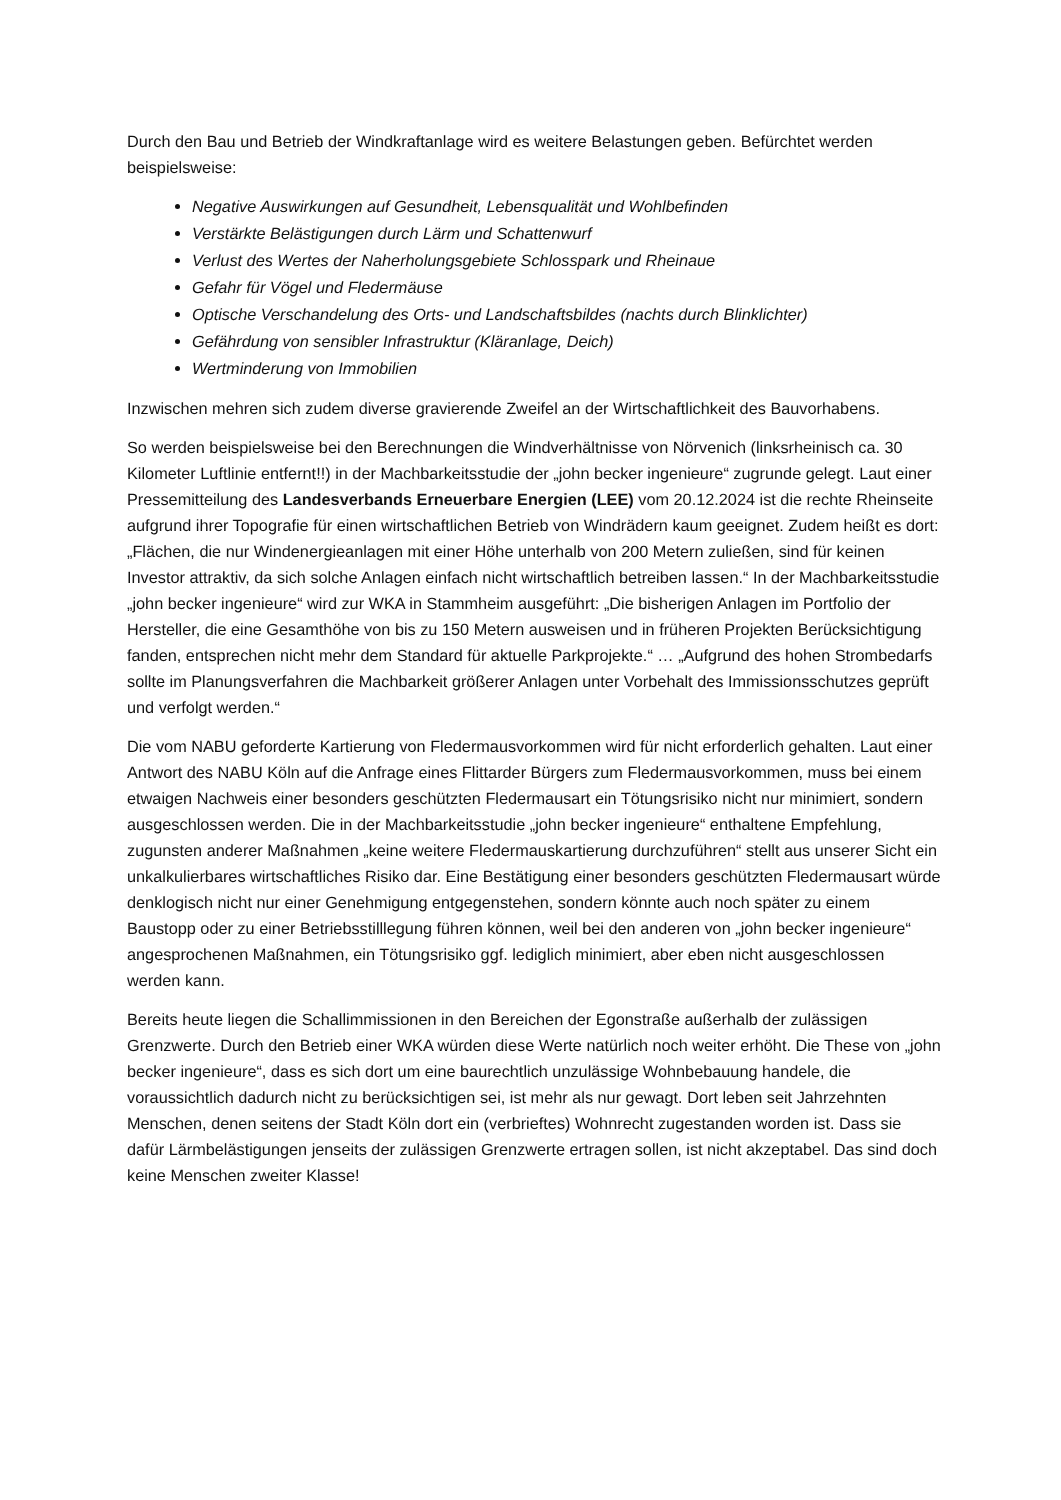Durch den Bau und Betrieb der Windkraftanlage wird es weitere Belastungen geben. Befürchtet werden beispielsweise:
Negative Auswirkungen auf Gesundheit, Lebensqualität und Wohlbefinden
Verstärkte Belästigungen durch Lärm und Schattenwurf
Verlust des Wertes der Naherholungsgebiete Schlosspark und Rheinaue
Gefahr für Vögel und Fledermäuse
Optische Verschandelung des Orts- und Landschaftsbildes (nachts durch Blinklichter)
Gefährdung von sensibler Infrastruktur (Kläranlage, Deich)
Wertminderung von Immobilien
Inzwischen mehren sich zudem diverse gravierende Zweifel an der Wirtschaftlichkeit des Bauvorhabens.
So werden beispielsweise bei den Berechnungen die Windverhältnisse von Nörvenich (linksrheinisch ca. 30 Kilometer Luftlinie entfernt!!) in der Machbarkeitsstudie der „john becker ingenieure“ zugrunde gelegt. Laut einer Pressemitteilung des Landesverbands Erneuerbare Energien (LEE) vom 20.12.2024 ist die rechte Rheinseite aufgrund ihrer Topografie für einen wirtschaftlichen Betrieb von Windrädern kaum geeignet. Zudem heißt es dort: „Flächen, die nur Windenergieanlagen mit einer Höhe unterhalb von 200 Metern zuließen, sind für keinen Investor attraktiv, da sich solche Anlagen einfach nicht wirtschaftlich betreiben lassen.“ In der Machbarkeitsstudie „john becker ingenieure“ wird zur WKA in Stammheim ausgeführt: „Die bisherigen Anlagen im Portfolio der Hersteller, die eine Gesamthöhe von bis zu 150 Metern ausweisen und in früheren Projekten Berücksichtigung fanden, entsprechen nicht mehr dem Standard für aktuelle Parkprojekte.“ … „Aufgrund des hohen Strombedarfs sollte im Planungsverfahren die Machbarkeit größerer Anlagen unter Vorbehalt des Immissionsschutzes geprüft und verfolgt werden.“
Die vom NABU geforderte Kartierung von Fledermausvorkommen wird für nicht erforderlich gehalten. Laut einer Antwort des NABU Köln auf die Anfrage eines Flittarder Bürgers zum Fledermausvorkommen, muss bei einem etwaigen Nachweis einer besonders geschützten Fledermausart ein Tötungsrisiko nicht nur minimiert, sondern ausgeschlossen werden. Die in der Machbarkeitsstudie „john becker ingenieure“ enthaltene Empfehlung, zugunsten anderer Maßnahmen „keine weitere Fledermauskartierung durchzuführen“ stellt aus unserer Sicht ein unkalkulierbares wirtschaftliches Risiko dar. Eine Bestätigung einer besonders geschützten Fledermausart würde denklogisch nicht nur einer Genehmigung entgegenstehen, sondern könnte auch noch später zu einem Baustopp oder zu einer Betriebsstilllegung führen können, weil bei den anderen von „john becker ingenieure“ angesprochenen Maßnahmen, ein Tötungsrisiko ggf. lediglich minimiert, aber eben nicht ausgeschlossen werden kann.
Bereits heute liegen die Schallimmissionen in den Bereichen der Egonstraße außerhalb der zulässigen Grenzwerte. Durch den Betrieb einer WKA würden diese Werte natürlich noch weiter erhöht. Die These von „john becker ingenieure“, dass es sich dort um eine baurechtlich unzulässige Wohnbebauung handele, die voraussichtlich dadurch nicht zu berücksichtigen sei, ist mehr als nur gewagt. Dort leben seit Jahrzehnten Menschen, denen seitens der Stadt Köln dort ein (verbrieftes) Wohnrecht zugestanden worden ist. Dass sie dafür Lärmbelästigungen jenseits der zulässigen Grenzwerte ertragen sollen, ist nicht akzeptabel. Das sind doch keine Menschen zweiter Klasse!